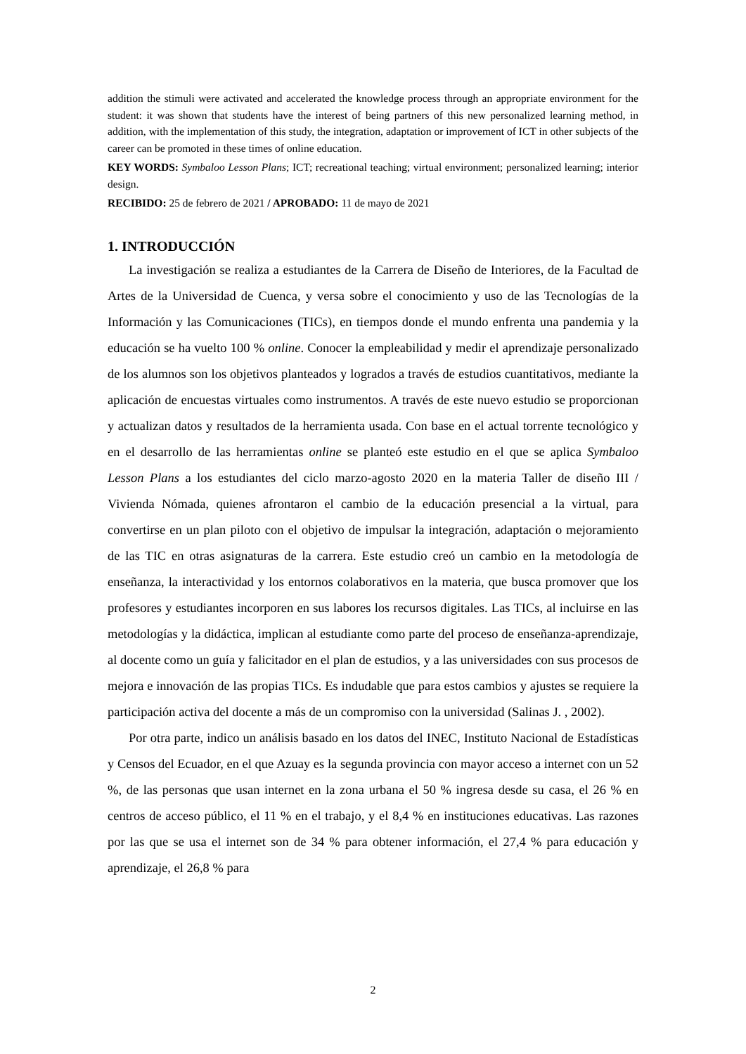addition the stimuli were activated and accelerated the knowledge process through an appropriate environment for the student: it was shown that students have the interest of being partners of this new personalized learning method, in addition, with the implementation of this study, the integration, adaptation or improvement of ICT in other subjects of the career can be promoted in these times of online education.
KEY WORDS: Symbaloo Lesson Plans; ICT; recreational teaching; virtual environment; personalized learning; interior design.
RECIBIDO: 25 de febrero de 2021 / APROBADO: 11 de mayo de 2021
1. INTRODUCCIÓN
La investigación se realiza a estudiantes de la Carrera de Diseño de Interiores, de la Facultad de Artes de la Universidad de Cuenca, y versa sobre el conocimiento y uso de las Tecnologías de la Información y las Comunicaciones (TICs), en tiempos donde el mundo enfrenta una pandemia y la educación se ha vuelto 100 % online. Conocer la empleabilidad y medir el aprendizaje personalizado de los alumnos son los objetivos planteados y logrados a través de estudios cuantitativos, mediante la aplicación de encuestas virtuales como instrumentos. A través de este nuevo estudio se proporcionan y actualizan datos y resultados de la herramienta usada. Con base en el actual torrente tecnológico y en el desarrollo de las herramientas online se planteó este estudio en el que se aplica Symbaloo Lesson Plans a los estudiantes del ciclo marzo-agosto 2020 en la materia Taller de diseño III / Vivienda Nómada, quienes afrontaron el cambio de la educación presencial a la virtual, para convertirse en un plan piloto con el objetivo de impulsar la integración, adaptación o mejoramiento de las TIC en otras asignaturas de la carrera. Este estudio creó un cambio en la metodología de enseñanza, la interactividad y los entornos colaborativos en la materia, que busca promover que los profesores y estudiantes incorporen en sus labores los recursos digitales. Las TICs, al incluirse en las metodologías y la didáctica, implican al estudiante como parte del proceso de enseñanza-aprendizaje, al docente como un guía y falicitador en el plan de estudios, y a las universidades con sus procesos de mejora e innovación de las propias TICs. Es indudable que para estos cambios y ajustes se requiere la participación activa del docente a más de un compromiso con la universidad (Salinas J. , 2002).
Por otra parte, indico un análisis basado en los datos del INEC, Instituto Nacional de Estadísticas y Censos del Ecuador, en el que Azuay es la segunda provincia con mayor acceso a internet con un 52 %, de las personas que usan internet en la zona urbana el 50 % ingresa desde su casa, el 26 % en centros de acceso público, el 11 % en el trabajo, y el 8,4 % en instituciones educativas. Las razones por las que se usa el internet son de 34 % para obtener información, el 27,4 % para educación y aprendizaje, el 26,8 % para
2